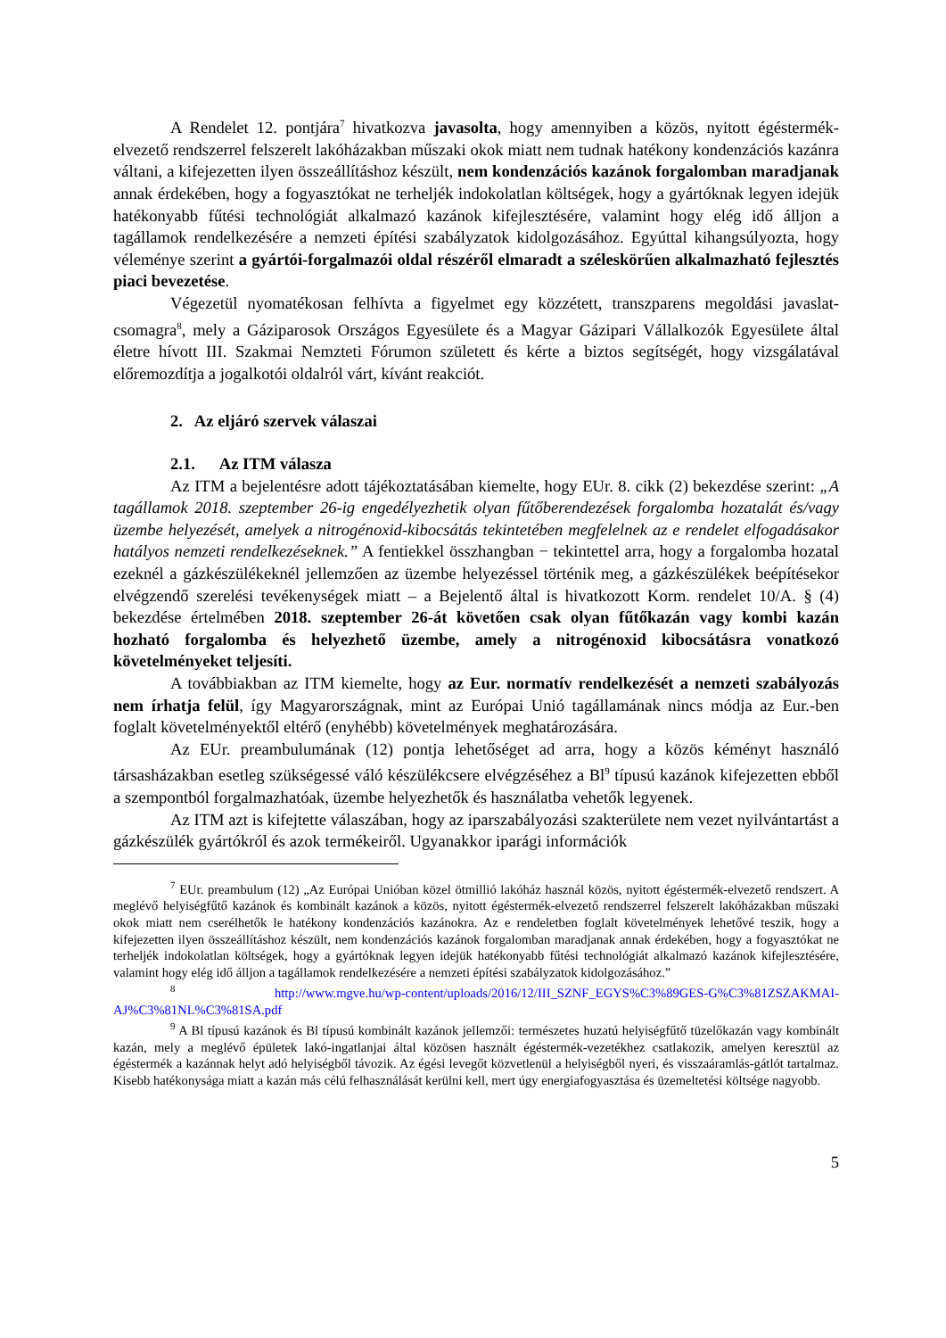A Rendelet 12. pontjára<sup>7</sup> hivatkozva javasolta, hogy amennyiben a közös, nyitott égéstermék-elvezető rendszerrel felszerelt lakóházakban műszaki okok miatt nem tudnak hatékony kondenzációs kazánra váltani, a kifejezetten ilyen összeállításhoz készült, nem kondenzációs kazánok forgalomban maradjanak annak érdekében, hogy a fogyasztókat ne terheljék indokolatlan költségek, hogy a gyártóknak legyen idejük hatékonyabb fűtési technológiát alkalmazó kazánok kifejlesztésére, valamint hogy elég idő álljon a tagállamok rendelkezésére a nemzeti építési szabályzatok kidolgozásához. Egyúttal kihangsúlyozta, hogy véleménye szerint a gyártói-forgalmazói oldal részéről elmaradt a széleskörűen alkalmazható fejlesztés piaci bevezetése.
Végezetül nyomatékosan felhívta a figyelmet egy közzétett, transzparens megoldási javaslat-csomagra<sup>8</sup>, mely a Gáziparosok Országos Egyesülete és a Magyar Gázipari Vállalkozók Egyesülete által életre hívott III. Szakmai Nemzteti Fórumon született és kérte a biztos segítségét, hogy vizsgálatával előremozdítja a jogalkotói oldalról várt, kívánt reakciót.
2. Az eljáró szervek válaszai
2.1. Az ITM válasza
Az ITM a bejelentésre adott tájékoztatásában kiemelte, hogy EUr. 8. cikk (2) bekezdése szerint: „A tagállamok 2018. szeptember 26-ig engedélyezhetik olyan fűtőberendezések forgalomba hozatalát és/vagy üzembe helyezését, amelyek a nitrogénoxid-kibocsátás tekintetében megfelelnek az e rendelet elfogadásakor hatályos nemzeti rendelkezéseknek.” A fentiekkel összhangban − tekintettel arra, hogy a forgalomba hozatal ezeknél a gázkészülékeknél jellemzően az üzembe helyezéssel történik meg, a gázkészülékek beépítésekor elvégzendő szerelési tevékenységek miatt – a Bejelentő által is hivatkozott Korm. rendelet 10/A. § (4) bekezdése értelmében 2018. szeptember 26-át követően csak olyan fűtőkazán vagy kombi kazán hozható forgalomba és helyezhető üzembe, amely a nitrogénoxid kibocsátásra vonatkozó követelményeket teljesíti.
A továbbiakban az ITM kiemelte, hogy az Eur. normatív rendelkezését a nemzeti szabályozás nem írhatja felül, így Magyarországnak, mint az Európai Unió tagállamának nincs módja az Eur.-ben foglalt követelményektől eltérő (enyhébb) követelmények meghatározására.
Az EUr. preambulumának (12) pontja lehetőséget ad arra, hogy a közös kéményt használó társasházakban esetleg szükségessé váló készülékcsere elvégzéséhez a Bl<sup>9</sup> típusú kazánok kifejezetten ebből a szempontból forgalmazhatóak, üzembe helyezhetők és használatba vehetők legyenek.
Az ITM azt is kifejtette válaszában, hogy az iparszabályozási szakterülete nem vezet nyilvántartást a gázkészülék gyártókról és azok termékeiről. Ugyanakkor iparági információk
<sup>7</sup> EUr. preambulum (12) „Az Európai Unióban közel ötmillió lakóház használ közös, nyitott égéstermék-elvezető rendszert. A meglévő helyiségfűtő kazánok és kombinált kazánok a közös, nyitott égéstermék-elvezető rendszerrel felszerelt lakóházakban műszaki okok miatt nem cserélhetők le hatékony kondenzációs kazánokra. Az e rendeletben foglalt követelmények lehetővé teszik, hogy a kifejezetten ilyen összeállításhoz készült, nem kondenzációs kazánok forgalomban maradjanak annak érdekében, hogy a fogyasztókat ne terheljék indokolatlan költségek, hogy a gyártóknak legyen idejük hatékonyabb fűtési technológiát alkalmazó kazánok kifejlesztésére, valamint hogy elég idő álljon a tagállamok rendelkezésére a nemzeti építési szabályzatok kidolgozásához.”
<sup>8</sup> http://www.mgve.hu/wp-content/uploads/2016/12/III_SZNF_EGYS%C3%89GES-G%C3%81ZSZAKMAI-AJ%C3%81NL%C3%81SA.pdf
<sup>9</sup> A Bl típusú kazánok és Bl típusú kombinált kazánok jellemzői: természetes huzatú helyiségfűtő tüzelőkazán vagy kombinált kazán, mely a meglévő épületek lakó-ingatlanjai által közösen használt égéstermék-vezetékhez csatlakozik, amelyen keresztül az égéstermék a kazánnak helyt adó helyiségből távozik. Az égési levegőt közvetlenül a helyiségből nyeri, és visszaáramlás-gátlót tartalmaz. Kisebb hatékonysága miatt a kazán más célú felhasználását kerülni kell, mert úgy energiafogyasztása és üzemeltetési költsége nagyobb.
5